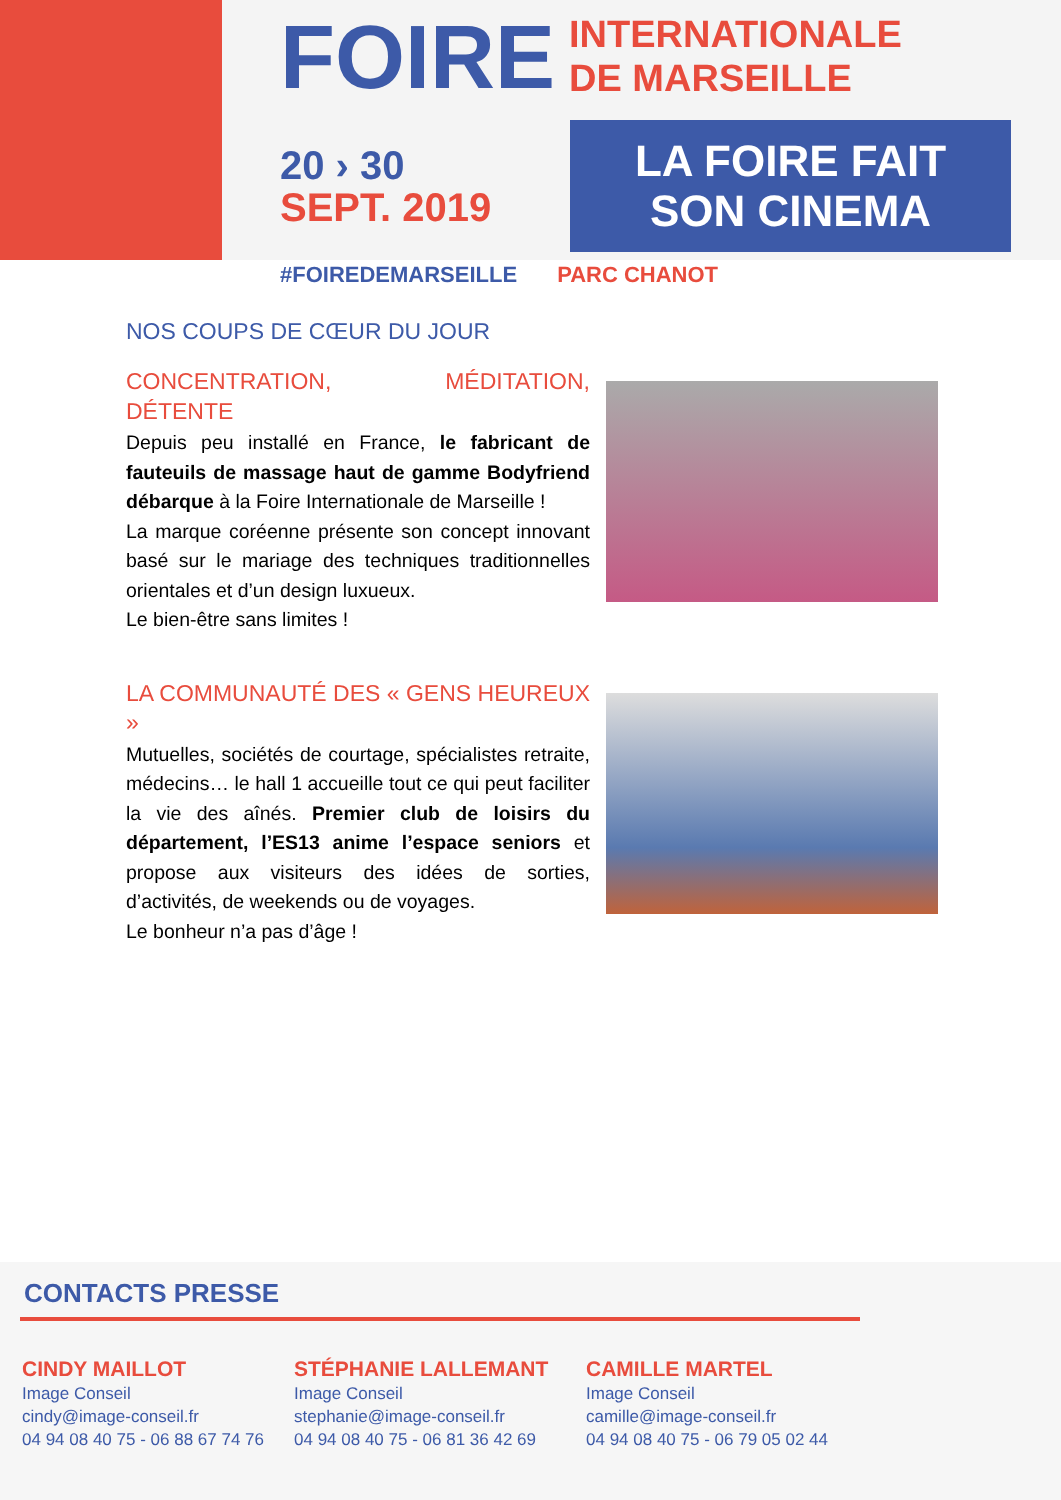FOIRE INTERNATIONALE
DE MARSEILLE
20 › 30
SEPT. 2019
LA FOIRE FAIT SON CINEMA
#FOIREDEMARSEILLE PARC CHANOT
NOS COUPS DE CŒUR DU JOUR
CONCENTRATION, MÉDITATION, DÉTENTE
Depuis peu installé en France, le fabricant de fauteuils de massage haut de gamme Bodyfriend débarque à la Foire Internationale de Marseille !
La marque coréenne présente son concept innovant basé sur le mariage des techniques traditionnelles orientales et d’un design luxueux.
Le bien-être sans limites !
LA COMMUNAUTÉ DES « GENS HEUREUX »
Mutuelles, sociétés de courtage, spécialistes retraite, médecins… le hall 1 accueille tout ce qui peut faciliter la vie des aînés. Premier club de loisirs du département, l’ES13 anime l’espace seniors et propose aux visiteurs des idées de sorties, d’activités, de weekends ou de voyages.
Le bonheur n’a pas d’âge !
CONTACTS PRESSE
CINDY MAILLOT
Image Conseil
cindy@image-conseil.fr
04 94 08 40 75 - 06 88 67 74 76
STÉPHANIE LALLEMANT
Image Conseil
stephanie@image-conseil.fr
04 94 08 40 75 - 06 81 36 42 69
CAMILLE MARTEL
Image Conseil
camille@image-conseil.fr
04 94 08 40 75 - 06 79 05 02 44